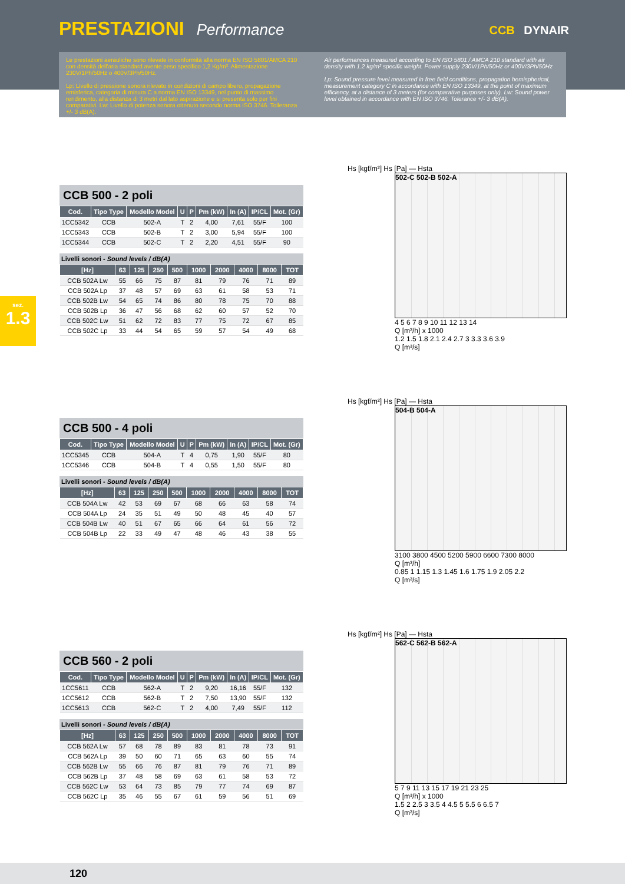PRESTAZIONI Performance
CCB DYNAIR
Le prestazioni aerauliche sono rilevate in conformità alla norma EN ISO 5801/AMCA 210 con densità dell'aria standard avente peso specifico 1,2 Kg/m³. Alimentazione 230V/1Ph/50Hz o 400V/3Ph/50Hz.
Lp: Livello di pressione sonora rilevato in condizioni di campo libero, propagazione emisferica, categoria di misura C a norma EN ISO 13349, nel punto di massimo rendimento, alla distanza di 3 metri dal lato aspirazione e si presenta solo per fini comparativi. Lw: Livello di potenza sonora ottenuto secondo norma ISO 3746. Tolleranza +/- 3 dB(A).
Air performances measured according to EN ISO 5801 / AMCA 210 standard with air density with 1.2 kg/m³ specific weight. Power supply 230V/1Ph/50Hz or 400V/3Ph/50Hz
Lp: Sound pressure level measured in free field conditions, propagation hemispherical, measurement category C in accordance with EN ISO 13349, at the point of maximum efficiency, at a distance of 3 meters (for comparative purposes only). Lw: Sound power level obtained in accordance with EN ISO 3746. Tolerance +/- 3 dB(A).
sez.
1.3
CCB 500 - 2 poli
| Cod. | Tipo Type | Modello Model | U | P | Pm (kW) | In (A) | IP/CL | Mot. (Gr) |
| --- | --- | --- | --- | --- | --- | --- | --- | --- |
| 1CC5342 | CCB | 502-A | T | 2 | 4,00 | 7,61 | 55/F | 100 |
| 1CC5343 | CCB | 502-B | T | 2 | 3,00 | 5,94 | 55/F | 100 |
| 1CC5344 | CCB | 502-C | T | 2 | 2,20 | 4,51 | 55/F | 90 |
Livelli sonori - Sound levels / dB(A)
| [Hz] | 63 | 125 | 250 | 500 | 1000 | 2000 | 4000 | 8000 | TOT |
| --- | --- | --- | --- | --- | --- | --- | --- | --- | --- |
| CCB 502A Lw | 55 | 66 | 75 | 87 | 81 | 79 | 76 | 71 | 89 |
| CCB 502A Lp | 37 | 48 | 57 | 69 | 63 | 61 | 58 | 53 | 71 |
| CCB 502B Lw | 54 | 65 | 74 | 86 | 80 | 78 | 75 | 70 | 88 |
| CCB 502B Lp | 36 | 47 | 56 | 68 | 62 | 60 | 57 | 52 | 70 |
| CCB 502C Lw | 51 | 62 | 72 | 83 | 77 | 75 | 72 | 67 | 85 |
| CCB 502C Lp | 33 | 44 | 54 | 65 | 59 | 57 | 54 | 49 | 68 |
Hs [kgf/m²] Hs [Pa] — Hsta
502-C 502-B 502-A
4 5 6 7 8 9 10 11 12 13 14
Q [m³/h] x 1000
1.2 1.5 1.8 2.1 2.4 2.7 3 3.3 3.6 3.9
Q [m³/s]
CCB 500 - 4 poli
| Cod. | Tipo Type | Modello Model | U | P | Pm (kW) | In (A) | IP/CL | Mot. (Gr) |
| --- | --- | --- | --- | --- | --- | --- | --- | --- |
| 1CC5345 | CCB | 504-A | T | 4 | 0,75 | 1,90 | 55/F | 80 |
| 1CC5346 | CCB | 504-B | T | 4 | 0,55 | 1,50 | 55/F | 80 |
Livelli sonori - Sound levels / dB(A)
| [Hz] | 63 | 125 | 250 | 500 | 1000 | 2000 | 4000 | 8000 | TOT |
| --- | --- | --- | --- | --- | --- | --- | --- | --- | --- |
| CCB 504A Lw | 42 | 53 | 69 | 67 | 68 | 66 | 63 | 58 | 74 |
| CCB 504A Lp | 24 | 35 | 51 | 49 | 50 | 48 | 45 | 40 | 57 |
| CCB 504B Lw | 40 | 51 | 67 | 65 | 66 | 64 | 61 | 56 | 72 |
| CCB 504B Lp | 22 | 33 | 49 | 47 | 48 | 46 | 43 | 38 | 55 |
Hs [kgf/m²] Hs [Pa] — Hsta
504-B 504-A
3100 3800 4500 5200 5900 6600 7300 8000
Q [m³/h]
0.85 1 1.15 1.3 1.45 1.6 1.75 1.9 2.05 2.2
Q [m³/s]
CCB 560 - 2 poli
| Cod. | Tipo Type | Modello Model | U | P | Pm (kW) | In (A) | IP/CL | Mot. (Gr) |
| --- | --- | --- | --- | --- | --- | --- | --- | --- |
| 1CC5611 | CCB | 562-A | T | 2 | 9,20 | 16,16 | 55/F | 132 |
| 1CC5612 | CCB | 562-B | T | 2 | 7,50 | 13,90 | 55/F | 132 |
| 1CC5613 | CCB | 562-C | T | 2 | 4,00 | 7,49 | 55/F | 112 |
Livelli sonori - Sound levels / dB(A)
| [Hz] | 63 | 125 | 250 | 500 | 1000 | 2000 | 4000 | 8000 | TOT |
| --- | --- | --- | --- | --- | --- | --- | --- | --- | --- |
| CCB 562A Lw | 57 | 68 | 78 | 89 | 83 | 81 | 78 | 73 | 91 |
| CCB 562A Lp | 39 | 50 | 60 | 71 | 65 | 63 | 60 | 55 | 74 |
| CCB 562B Lw | 55 | 66 | 76 | 87 | 81 | 79 | 76 | 71 | 89 |
| CCB 562B Lp | 37 | 48 | 58 | 69 | 63 | 61 | 58 | 53 | 72 |
| CCB 562C Lw | 53 | 64 | 73 | 85 | 79 | 77 | 74 | 69 | 87 |
| CCB 562C Lp | 35 | 46 | 55 | 67 | 61 | 59 | 56 | 51 | 69 |
Hs [kgf/m²] Hs [Pa] — Hsta
562-C 562-B 562-A
5 7 9 11 13 15 17 19 21 23 25
Q [m³/h] x 1000
1.5 2 2.5 3 3.5 4 4.5 5 5.5 6 6.5 7
Q [m³/s]
120